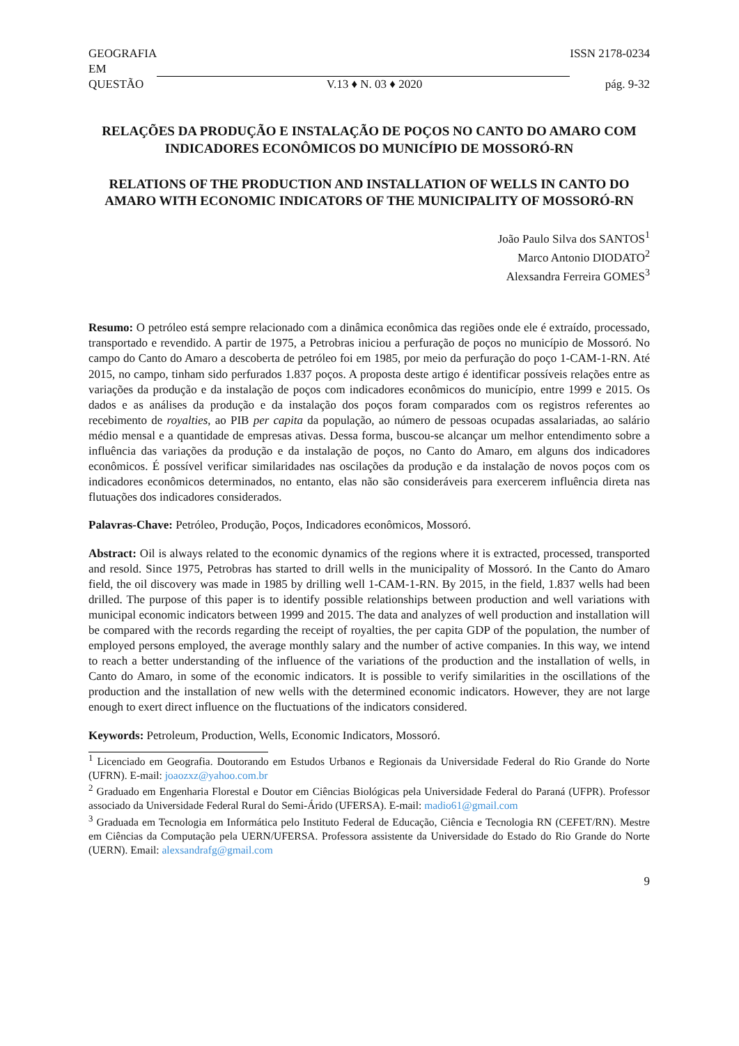GEOGRAFIA
EM ISSN 2178-0234
QUESTÃO V.13 ♦ N. 03 ♦ 2020 pág. 9-32
RELAÇÕES DA PRODUÇÃO E INSTALAÇÃO DE POÇOS NO CANTO DO AMARO COM INDICADORES ECONÔMICOS DO MUNICÍPIO DE MOSSORÓ-RN
RELATIONS OF THE PRODUCTION AND INSTALLATION OF WELLS IN CANTO DO AMARO WITH ECONOMIC INDICATORS OF THE MUNICIPALITY OF MOSSORÓ-RN
João Paulo Silva dos SANTOS<sup>1</sup>
Marco Antonio DIODATO<sup>2</sup>
Alexsandra Ferreira GOMES<sup>3</sup>
Resumo: O petróleo está sempre relacionado com a dinâmica econômica das regiões onde ele é extraído, processado, transportado e revendido. A partir de 1975, a Petrobras iniciou a perfuração de poços no município de Mossoró. No campo do Canto do Amaro a descoberta de petróleo foi em 1985, por meio da perfuração do poço 1-CAM-1-RN. Até 2015, no campo, tinham sido perfurados 1.837 poços. A proposta deste artigo é identificar possíveis relações entre as variações da produção e da instalação de poços com indicadores econômicos do município, entre 1999 e 2015. Os dados e as análises da produção e da instalação dos poços foram comparados com os registros referentes ao recebimento de royalties, ao PIB per capita da população, ao número de pessoas ocupadas assalariadas, ao salário médio mensal e a quantidade de empresas ativas. Dessa forma, buscou-se alcançar um melhor entendimento sobre a influência das variações da produção e da instalação de poços, no Canto do Amaro, em alguns dos indicadores econômicos. É possível verificar similaridades nas oscilações da produção e da instalação de novos poços com os indicadores econômicos determinados, no entanto, elas não são consideráveis para exercerem influência direta nas flutuações dos indicadores considerados.
Palavras-Chave: Petróleo, Produção, Poços, Indicadores econômicos, Mossoró.
Abstract: Oil is always related to the economic dynamics of the regions where it is extracted, processed, transported and resold. Since 1975, Petrobras has started to drill wells in the municipality of Mossoró. In the Canto do Amaro field, the oil discovery was made in 1985 by drilling well 1-CAM-1-RN. By 2015, in the field, 1.837 wells had been drilled. The purpose of this paper is to identify possible relationships between production and well variations with municipal economic indicators between 1999 and 2015. The data and analyzes of well production and installation will be compared with the records regarding the receipt of royalties, the per capita GDP of the population, the number of employed persons employed, the average monthly salary and the number of active companies. In this way, we intend to reach a better understanding of the influence of the variations of the production and the installation of wells, in Canto do Amaro, in some of the economic indicators. It is possible to verify similarities in the oscillations of the production and the installation of new wells with the determined economic indicators. However, they are not large enough to exert direct influence on the fluctuations of the indicators considered.
Keywords: Petroleum, Production, Wells, Economic Indicators, Mossoró.
<sup>1</sup> Licenciado em Geografia. Doutorando em Estudos Urbanos e Regionais da Universidade Federal do Rio Grande do Norte (UFRN). E-mail: joaozxz@yahoo.com.br
<sup>2</sup> Graduado em Engenharia Florestal e Doutor em Ciências Biológicas pela Universidade Federal do Paraná (UFPR). Professor associado da Universidade Federal Rural do Semi-Árido (UFERSA). E-mail: madio61@gmail.com
<sup>3</sup> Graduada em Tecnologia em Informática pelo Instituto Federal de Educação, Ciência e Tecnologia RN (CEFET/RN). Mestre em Ciências da Computação pela UERN/UFERSA. Professora assistente da Universidade do Estado do Rio Grande do Norte (UERN). Email: alexsandrafg@gmail.com
9